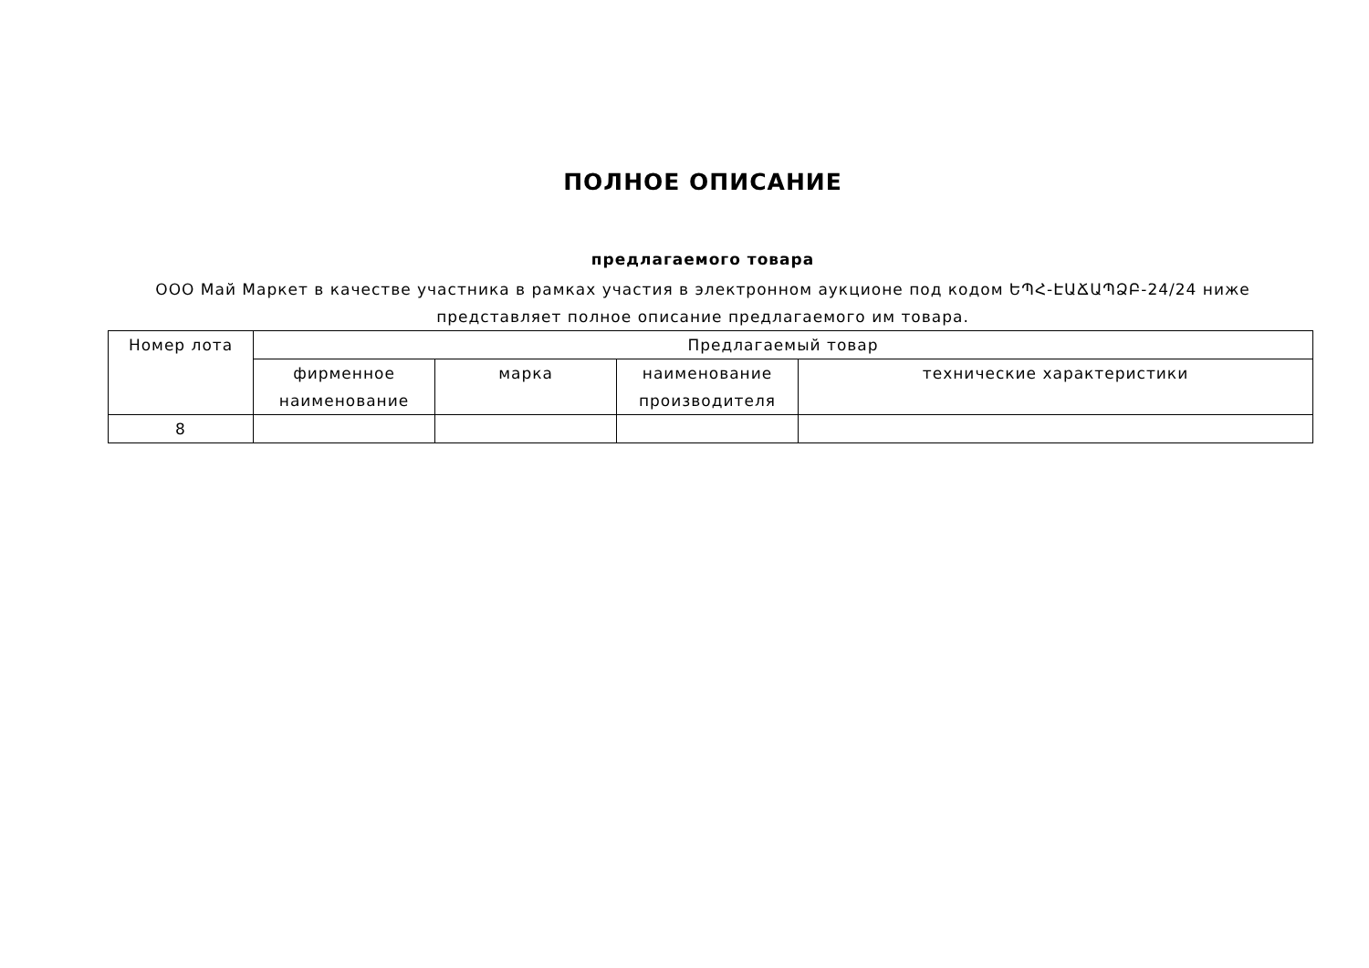ПОЛНОЕ ОПИСАНИЕ
предлагаемого товара
ООО Май Маркет в качестве участника в рамках участия в электронном аукционе под кодом ԵՊՀ-ԷԱՃԱՊՁԲ-24/24 ниже
представляет полное описание предлагаемого им товара.
| Номер лота | Предлагаемый товар | | | |
| --- | --- | --- | --- | --- |
| | фирменное наименование | марка | наименование производителя | технические характеристики |
| 8 | | | | |